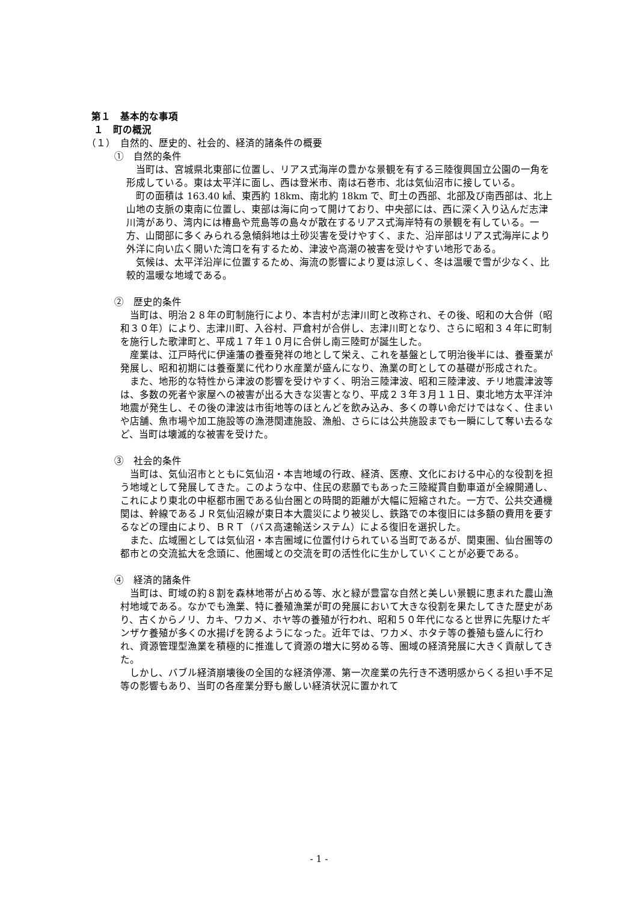第１　基本的な事項
１　町の概況
（１）　自然的、歴史的、社会的、経済的諸条件の概要
①　自然的条件
当町は、宮城県北東部に位置し、リアス式海岸の豊かな景観を有する三陸復興国立公園の一角を形成している。東は太平洋に面し、西は登米市、南は石巻市、北は気仙沼市に接している。
町の面積は 163.40 ㎢、東西約 18km、南北約 18km で、町土の西部、北部及び南西部は、北上山地の支脈の東南に位置し、東部は海に向って開けており、中央部には、西に深く入り込んだ志津川湾があり、湾内には椿島や荒島等の島々が散在するリアス式海岸特有の景観を有している。一方、山間部に多くみられる急傾斜地は土砂災害を受けやすく、また、沿岸部はリアス式海岸により外洋に向い広く開いた湾口を有するため、津波や高潮の被害を受けやすい地形である。
気候は、太平洋沿岸に位置するため、海流の影響により夏は涼しく、冬は温暖で雪が少なく、比較的温暖な地域である。
②　歴史的条件
当町は、明治２８年の町制施行により、本吉村が志津川町と改称され、その後、昭和の大合併（昭和３０年）により、志津川町、入谷村、戸倉村が合併し、志津川町となり、さらに昭和３４年に町制を施行した歌津町と、平成１７年１０月に合併し南三陸町が誕生した。
産業は、江戸時代に伊達藩の養蚕発祥の地として栄え、これを基盤として明治後半には、養蚕業が発展し、昭和初期には養蚕業に代わり水産業が盛んになり、漁業の町としての基礎が形成された。
また、地形的な特性から津波の影響を受けやすく、明治三陸津波、昭和三陸津波、チリ地震津波等は、多数の死者や家屋への被害が出る大きな災害となり、平成２３年３月１１日、東北地方太平洋沖地震が発生し、その後の津波は市街地等のほとんどを飲み込み、多くの尊い命だけではなく、住まいや店舗、魚市場や加工施設等の漁港関連施設、漁船、さらには公共施設までも一瞬にして奪い去るなど、当町は壊滅的な被害を受けた。
③　社会的条件
当町は、気仙沼市とともに気仙沼・本吉地域の行政、経済、医療、文化における中心的な役割を担う地域として発展してきた。このような中、住民の悲願でもあった三陸縦貫自動車道が全線開通し、これにより東北の中枢都市圏である仙台圏との時間的距離が大幅に短縮された。一方で、公共交通機関は、幹線であるＪＲ気仙沼線が東日本大震災により被災し、鉄路での本復旧には多額の費用を要するなどの理由により、ＢＲＴ（バス高速輸送システム）による復旧を選択した。
また、広域圏としては気仙沼・本吉圏域に位置付けられている当町であるが、関東圏、仙台圏等の都市との交流拡大を念頭に、他圏域との交流を町の活性化に生かしていくことが必要である。
④　経済的諸条件
当町は、町域の約８割を森林地帯が占める等、水と緑が豊富な自然と美しい景観に恵まれた農山漁村地域である。なかでも漁業、特に養殖漁業が町の発展において大きな役割を果たしてきた歴史があり、古くからノリ、カキ、ワカメ、ホヤ等の養殖が行われ、昭和５０年代になると世界に先駆けたギンザケ養殖が多くの水揚げを誇るようになった。近年では、ワカメ、ホタテ等の養殖も盛んに行われ、資源管理型漁業を積極的に推進して資源の増大に努める等、圏域の経済発展に大きく貢献してきた。
しかし、バブル経済崩壊後の全国的な経済停滞、第一次産業の先行き不透明感からくる担い手不足等の影響もあり、当町の各産業分野も厳しい経済状況に置かれて
- 1 -